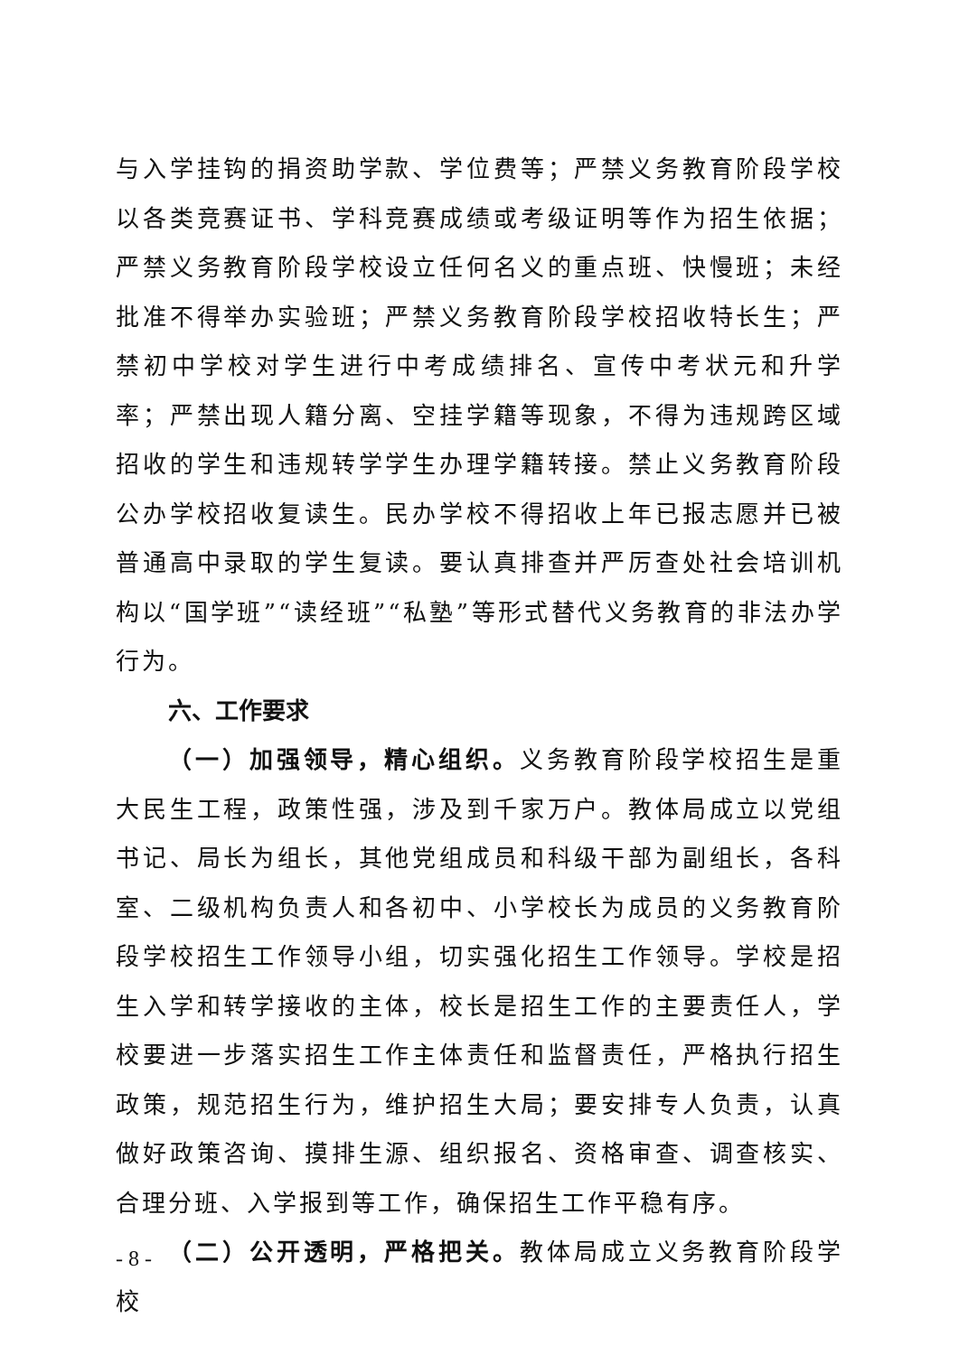与入学挂钩的捐资助学款、学位费等；严禁义务教育阶段学校以各类竞赛证书、学科竞赛成绩或考级证明等作为招生依据；严禁义务教育阶段学校设立任何名义的重点班、快慢班；未经批准不得举办实验班；严禁义务教育阶段学校招收特长生；严禁初中学校对学生进行中考成绩排名、宣传中考状元和升学率；严禁出现人籍分离、空挂学籍等现象，不得为违规跨区域招收的学生和违规转学学生办理学籍转接。禁止义务教育阶段公办学校招收复读生。民办学校不得招收上年已报志愿并已被普通高中录取的学生复读。要认真排查并严厉查处社会培训机构以“国学班”“读经班”“私塾”等形式替代义务教育的非法办学行为。
六、工作要求
（一）加强领导，精心组织。义务教育阶段学校招生是重大民生工程，政策性强，涉及到千家万户。教体局成立以党组书记、局长为组长，其他党组成员和科级干部为副组长，各科室、二级机构负责人和各初中、小学校长为成员的义务教育阶段学校招生工作领导小组，切实强化招生工作领导。学校是招生入学和转学接收的主体，校长是招生工作的主要责任人，学校要进一步落实招生工作主体责任和监督责任，严格执行招生政策，规范招生行为，维护招生大局；要安排专人负责，认真做好政策咨询、摸排生源、组织报名、资格审查、调查核实、合理分班、入学报到等工作，确保招生工作平稳有序。
（二）公开透明，严格把关。教体局成立义务教育阶段学校
- 8 -